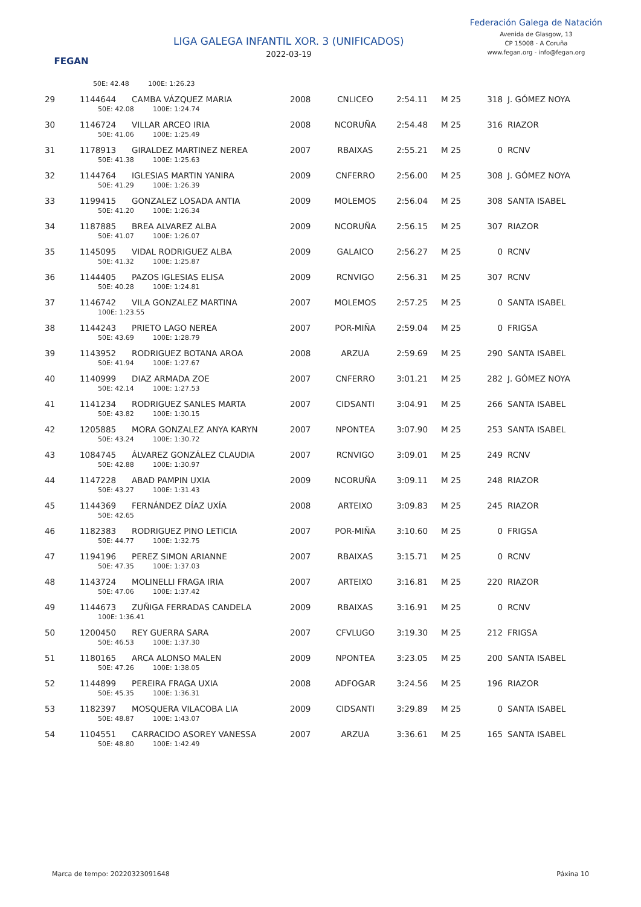FEGAN
LIGA GALEGA INFANTIL XOR. 3 (UNIFICADOS)
2022-03-19
Federación Galega de Natación
Avenida de Glasgow, 13
CP 15008 - A Coruña
www.fegan.org - info@fegan.org
| | 50E: 42.48 100E: 1:26.23 | | | | | | | |
| 29 | 1144644 | CAMBA VÁZQUEZ MARIA | 2008 | CNLICEO | 2:54.11 | M 25 | 318 | J. GÓMEZ NOYA |
| | 50E: 42.08 100E: 1:24.74 | | | | | | | |
| 30 | 1146724 | VILLAR ARCEO IRIA | 2008 | NCORUÑA | 2:54.48 | M 25 | 316 | RIAZOR |
| | 50E: 41.06 100E: 1:25.49 | | | | | | | |
| 31 | 1178913 | GIRALDEZ MARTINEZ NEREA | 2007 | RBAIXAS | 2:55.21 | M 25 | 0 | RCNV |
| | 50E: 41.38 100E: 1:25.63 | | | | | | | |
| 32 | 1144764 | IGLESIAS MARTIN YANIRA | 2009 | CNFERRO | 2:56.00 | M 25 | 308 | J. GÓMEZ NOYA |
| | 50E: 41.29 100E: 1:26.39 | | | | | | | |
| 33 | 1199415 | GONZALEZ LOSADA ANTIA | 2009 | MOLEMOS | 2:56.04 | M 25 | 308 | SANTA ISABEL |
| | 50E: 41.20 100E: 1:26.34 | | | | | | | |
| 34 | 1187885 | BREA ALVAREZ ALBA | 2009 | NCORUÑA | 2:56.15 | M 25 | 307 | RIAZOR |
| | 50E: 41.07 100E: 1:26.07 | | | | | | | |
| 35 | 1145095 | VIDAL RODRIGUEZ ALBA | 2009 | GALAICO | 2:56.27 | M 25 | 0 | RCNV |
| | 50E: 41.32 100E: 1:25.87 | | | | | | | |
| 36 | 1144405 | PAZOS IGLESIAS ELISA | 2009 | RCNVIGO | 2:56.31 | M 25 | 307 | RCNV |
| | 50E: 40.28 100E: 1:24.81 | | | | | | | |
| 37 | 1146742 | VILA GONZALEZ MARTINA | 2007 | MOLEMOS | 2:57.25 | M 25 | 0 | SANTA ISABEL |
| | 100E: 1:23.55 | | | | | | | |
| 38 | 1144243 | PRIETO LAGO NEREA | 2007 | POR-MIÑA | 2:59.04 | M 25 | 0 | FRIGSA |
| | 50E: 43.69 100E: 1:28.79 | | | | | | | |
| 39 | 1143952 | RODRIGUEZ BOTANA AROA | 2008 | ARZUA | 2:59.69 | M 25 | 290 | SANTA ISABEL |
| | 50E: 41.94 100E: 1:27.67 | | | | | | | |
| 40 | 1140999 | DIAZ ARMADA ZOE | 2007 | CNFERRO | 3:01.21 | M 25 | 282 | J. GÓMEZ NOYA |
| | 50E: 42.14 100E: 1:27.53 | | | | | | | |
| 41 | 1141234 | RODRIGUEZ SANLES MARTA | 2007 | CIDSANTI | 3:04.91 | M 25 | 266 | SANTA ISABEL |
| | 50E: 43.82 100E: 1:30.15 | | | | | | | |
| 42 | 1205885 | MORA GONZALEZ ANYA KARYN | 2007 | NPONTEA | 3:07.90 | M 25 | 253 | SANTA ISABEL |
| | 50E: 43.24 100E: 1:30.72 | | | | | | | |
| 43 | 1084745 | ÁLVAREZ GONZÁLEZ CLAUDIA | 2007 | RCNVIGO | 3:09.01 | M 25 | 249 | RCNV |
| | 50E: 42.88 100E: 1:30.97 | | | | | | | |
| 44 | 1147228 | ABAD PAMPIN UXIA | 2009 | NCORUÑA | 3:09.11 | M 25 | 248 | RIAZOR |
| | 50E: 43.27 100E: 1:31.43 | | | | | | | |
| 45 | 1144369 | FERNÁNDEZ DÍAZ UXÍA | 2008 | ARTEIXO | 3:09.83 | M 25 | 245 | RIAZOR |
| | 50E: 42.65 | | | | | | | |
| 46 | 1182383 | RODRIGUEZ PINO LETICIA | 2007 | POR-MIÑA | 3:10.60 | M 25 | 0 | FRIGSA |
| | 50E: 44.77 100E: 1:32.75 | | | | | | | |
| 47 | 1194196 | PEREZ SIMON ARIANNE | 2007 | RBAIXAS | 3:15.71 | M 25 | 0 | RCNV |
| | 50E: 47.35 100E: 1:37.03 | | | | | | | |
| 48 | 1143724 | MOLINELLI FRAGA IRIA | 2007 | ARTEIXO | 3:16.81 | M 25 | 220 | RIAZOR |
| | 50E: 47.06 100E: 1:37.42 | | | | | | | |
| 49 | 1144673 | ZUÑIGA FERRADAS CANDELA | 2009 | RBAIXAS | 3:16.91 | M 25 | 0 | RCNV |
| | 100E: 1:36.41 | | | | | | | |
| 50 | 1200450 | REY GUERRA SARA | 2007 | CFVLUGO | 3:19.30 | M 25 | 212 | FRIGSA |
| | 50E: 46.53 100E: 1:37.30 | | | | | | | |
| 51 | 1180165 | ARCA ALONSO MALEN | 2009 | NPONTEA | 3:23.05 | M 25 | 200 | SANTA ISABEL |
| | 50E: 47.26 100E: 1:38.05 | | | | | | | |
| 52 | 1144899 | PEREIRA FRAGA UXIA | 2008 | ADFOGAR | 3:24.56 | M 25 | 196 | RIAZOR |
| | 50E: 45.35 100E: 1:36.31 | | | | | | | |
| 53 | 1182397 | MOSQUERA VILACOBA LIA | 2009 | CIDSANTI | 3:29.89 | M 25 | 0 | SANTA ISABEL |
| | 50E: 48.87 100E: 1:43.07 | | | | | | | |
| 54 | 1104551 | CARRACIDO ASOREY VANESSA | 2007 | ARZUA | 3:36.61 | M 25 | 165 | SANTA ISABEL |
| | 50E: 48.80 100E: 1:42.49 | | | | | | | |
Marca de tempo: 20220323091648 Páxina 10